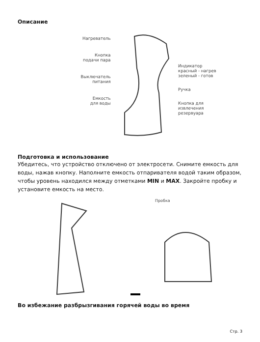Описание
Нагреватель
Кнопка
подачи пара
Выключатель
питания
Емкость
для воды
Индикатор
красный - нагрев
зеленый - готов
Ручка
Кнопка для
извлечения
резервуара
Подготовка и использование
Убедитесь, что устройство отключено от электросети. Снимите емкость для воды, нажав кнопку. Наполните емкость отпаривателя водой таким образом, чтобы уровень находился между отметками MIN и MAX. Закройте пробку и установите емкость на место.
Пробка
Во избежание разбрызгивания горячей воды во время
Стр. 3